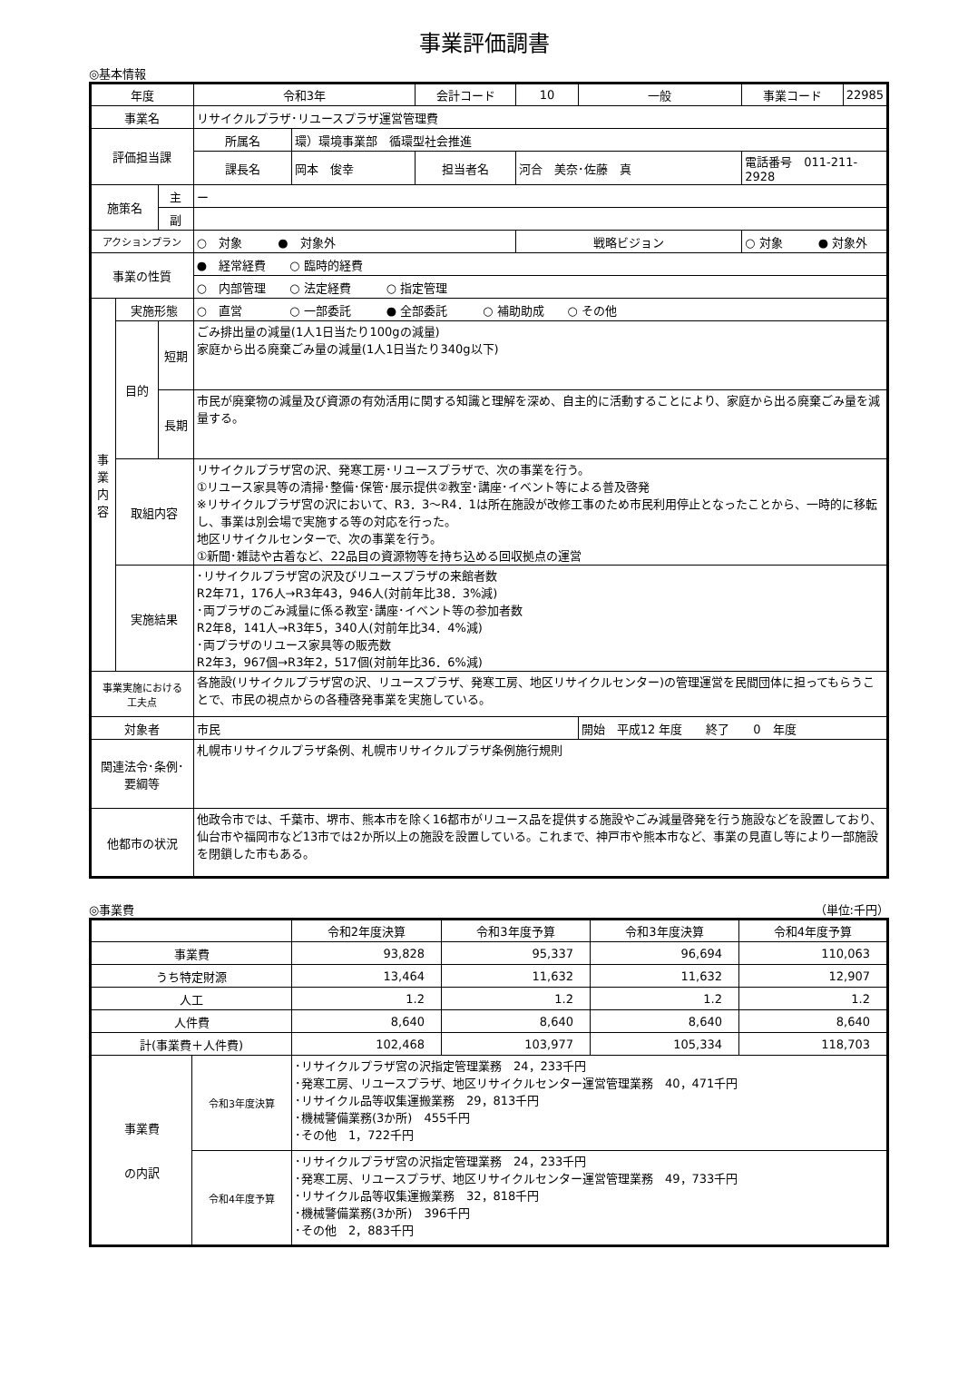事業評価調書
◎基本情報
| 年度 | | | 令和3年 | | 会計コード | 10 | 一般 | 事業コード | 22985 |
| 事業名 | | | リサイクルプラザ･リユースプラザ運営管理費 | | | | | | |
| 評価担当課 | | | 所属名 | 環）環境事業部 循環型社会推進 | | | | | |
| | | | 課長名 | 岡本 俊幸 | 担当者名 | 河合 美奈･佐藤 真 | | 電話番号 011-211-2928 | |
| 施策名 | | 主 | ー | | | | | | |
| | | 副 | | | | | | | |
| アクションプラン | | | ○ 対象 ● 対象外 | | | 戦略ビジョン | | ○ 対象 ● 対象外 | |
| 事業の性質 | | | ● 経常経費 ○ 臨時的経費 | | | | | | |
| | | | ○ 内部管理 ○ 法定経費 ○ 指定管理 | | | | | | |
| 事 業 内 容 | 実施形態 | | ○ 直営 ○ 一部委託 ● 全部委託 ○ 補助助成 ○ その他 | | | | | | |
| | 目的 | 短期 | ごみ排出量の減量(1人1日当たり100gの減量) 家庭から出る廃棄ごみ量の減量(1人1日当たり340g以下) | | | | | | |
| | | 長期 | 市民が廃棄物の減量及び資源の有効活用に関する知識と理解を深め、自主的に活動することにより、家庭から出る廃棄ごみ量を減量する。 | | | | | | |
| | 取組内容 | | リサイクルプラザ宮の沢、発寒工房･リユースプラザで、次の事業を行う。 ①リユース家具等の清掃･整備･保管･展示提供②教室･講座･イベント等による普及啓発 ※リサイクルプラザ宮の沢において、R3．3～R4．1は所在施設が改修工事のため市民利用停止となったことから、一時的に移転し、事業は別会場で実施する等の対応を行った。 地区リサイクルセンターで、次の事業を行う。 ①新聞･雑誌や古着など、22品目の資源物等を持ち込める回収拠点の運営 | | | | | | |
| | 実施結果 | | ･リサイクルプラザ宮の沢及びリユースプラザの来館者数 R2年71，176人→R3年43，946人(対前年比38．3%減) ･両プラザのごみ減量に係る教室･講座･イベント等の参加者数 R2年8，141人→R3年5，340人(対前年比34．4%減) ･両プラザのリユース家具等の販売数 R2年3，967個→R3年2，517個(対前年比36．6%減) | | | | | | |
| 事業実施における 工夫点 | | | 各施設(リサイクルプラザ宮の沢、リユースプラザ、発寒工房、地区リサイクルセンター)の管理運営を民間団体に担ってもらうことで、市民の視点からの各種啓発事業を実施している。 | | | | | | |
| 対象者 | | | 市民 | | | | 開始 平成12 年度 終了 0 年度 | | |
| 関連法令･条例･ 要綱等 | | | 札幌市リサイクルプラザ条例、札幌市リサイクルプラザ条例施行規則 | | | | | | |
| 他都市の状況 | | | 他政令市では、千葉市、堺市、熊本市を除く16都市がリユース品を提供する施設やごみ減量啓発を行う施設などを設置しており、仙台市や福岡市など13市では2か所以上の施設を設置している。これまで、神戸市や熊本市など、事業の見直し等により一部施設を閉鎖した市もある。 | | | | | | |
◎事業費 （単位:千円）
| | | 令和2年度決算 | 令和3年度予算 | 令和3年度決算 | 令和4年度予算 |
| --- | --- | --- | --- | --- | --- |
| 事業費 | | 93,828 | 95,337 | 96,694 | 110,063 |
| うち特定財源 | | 13,464 | 11,632 | 11,632 | 12,907 |
| 人工 | | 1.2 | 1.2 | 1.2 | 1.2 |
| 人件費 | | 8,640 | 8,640 | 8,640 | 8,640 |
| 計(事業費＋人件費) | | 102,468 | 103,977 | 105,334 | 118,703 |
| 事業費 の内訳 | 令和3年度決算 | ･リサイクルプラザ宮の沢指定管理業務 24，233千円 ･発寒工房、リユースプラザ、地区リサイクルセンター運営管理業務 40，471千円 ･リサイクル品等収集運搬業務 29，813千円 ･機械警備業務(3か所) 455千円 ･その他 1，722千円 | | | |
| | 令和4年度予算 | ･リサイクルプラザ宮の沢指定管理業務 24，233千円 ･発寒工房、リユースプラザ、地区リサイクルセンター運営管理業務 49，733千円 ･リサイクル品等収集運搬業務 32，818千円 ･機械警備業務(3か所) 396千円 ･その他 2，883千円 | | | |